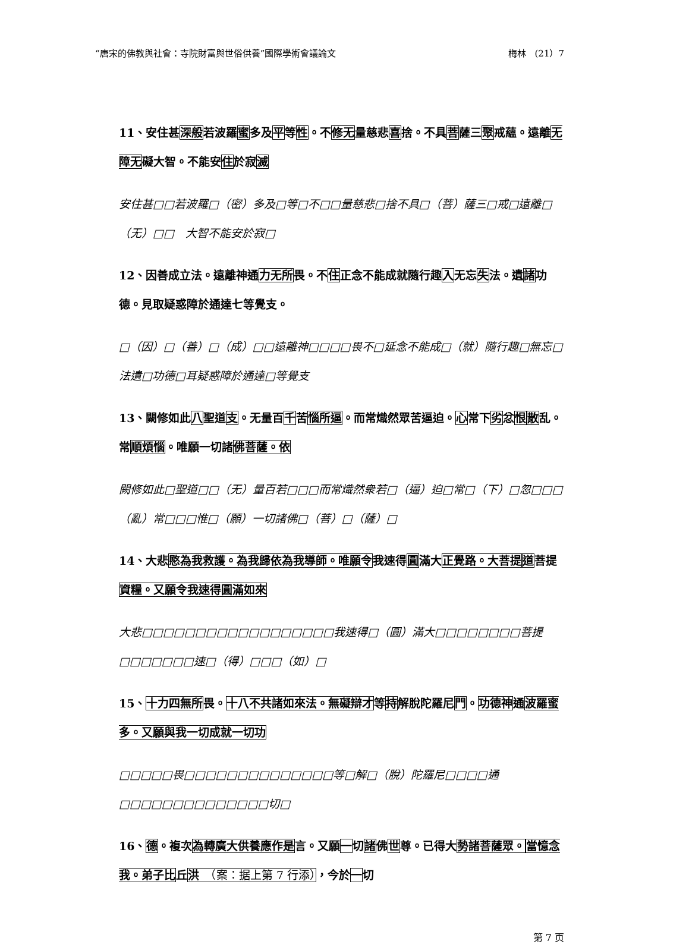“唐宋的佛教與社會：寺院財富與世俗供養”國際學術會議論文 梅林　(21）7
11、安住甚深般若波羅蜜多及平等性。不修无量慈悲喜捨。不具菩薩三聚戒蘊。遠離无障无礙大智。不能安住於寂滅
安住甚□□若波羅□（密）多及□等□不□□量慈悲□捨不具□（菩）薩三□戒□遠離□（无）□□　大智不能安於寂□
12、因善成立法。遠離神通力无所畏。不住正念不能成就隨行趣入无忘失法。遺諸功德。見取疑惑障於通達七等覺支。
□（因）□（善）□（成）□□遠離神□□□□畏不□延念不能成□（就）隨行趣□無忘□法遺□功德□耳疑惑障於通達□等覺支
13、闕修如此八聖道支。无量百千苦惱所逼。而常熾然眾苦逼迫。心常下劣忿恨散乱。常順煩惱。唯願一切諸佛菩薩。依
闕修如此□聖道□□（无）量百若□□□而常熾然衆若□（逼）迫□常□（下）□忽□□□（亂）常□□□惟□（願）一切諸佛□（菩）□（薩）□
14、大悲愍為我救護。為我歸依為我導師。唯願令我速得圓滿大正覺路。大菩提 道菩提資糧。又願令我速得圓滿如來
大悲□□□□□□□□□□□□□□□□□□我速得□（圓）滿大□□□□□□□□菩提□□□□□□□速□（得）□□□（如）□
15、十力四無所畏。十八不共諸如來法。無礙辯才等持解脫陀羅尼門。功德神通波羅蜜多。又願與我一切成就一切功
□□□□□畏□□□□□□□□□□□□□□等□解□（脫）陀羅尼□□□□通□□□□□□□□□□□□□□切□
16、德。複次為轉廣大供養應作是言。又願一切諸佛世尊。已得大勢諸菩薩眾。當憶念我。弟子比丘洪　（案：据上第 7 行添），今於一切
第 7 页